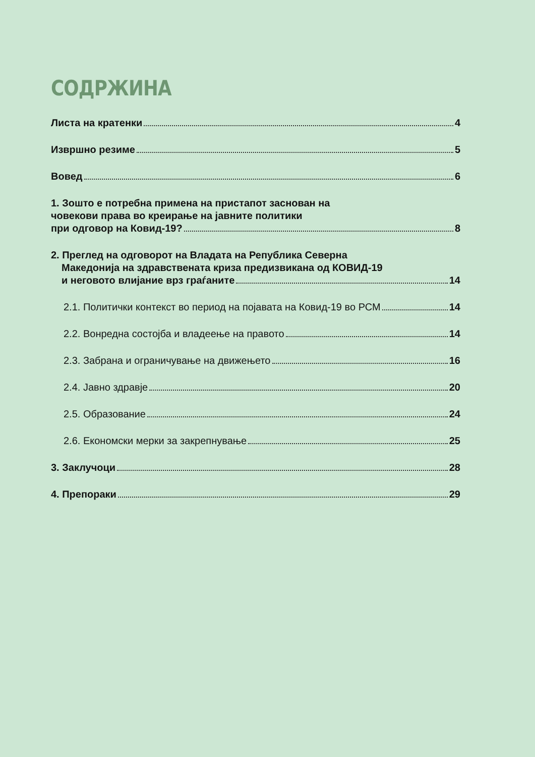СОДРЖИНА
Листа на кратенки 4
Извршно резиме 5
Вовед 6
1. Зошто е потребна примена на пристапот заснован на
човекови права во креирање на јавните политики
при одговор на Ковид-19? 8
2. Преглед на одговорот на Владата на Република Северна
Македонија на здравствената криза предизвикана од КОВИД-19
и неговото влијание врз граѓаните 14
2.1. Политички контекст во период на појавата на Ковид-19 во РСМ 14
2.2. Вонредна состојба и владеење на правото 14
2.3. Забрана и ограничување на движењето 16
2.4. Јавно здравје 20
2.5. Образование 24
2.6. Економски мерки за закрепнување 25
3. Заклучоци 28
4. Препораки 29